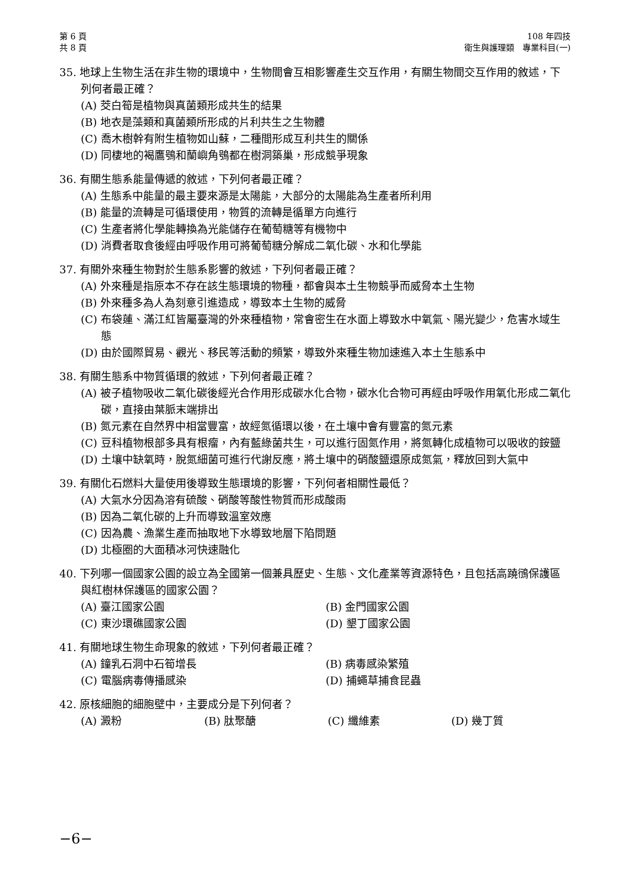第 6 頁
共 8 頁
108 年四技
衛生與護理類　專業科目(一)
35. 地球上生物生活在非生物的環境中，生物間會互相影響產生交互作用，有關生物間交互作用的敘述，下列何者最正確？
(A) 茭白筍是植物與真菌類形成共生的結果
(B) 地衣是藻類和真菌類所形成的片利共生之生物體
(C) 喬木樹幹有附生植物如山蘇，二種間形成互利共生的關係
(D) 同棲地的褐鷹鴞和蘭嶼角鴞都在樹洞築巢，形成競爭現象
36. 有關生態系能量傳遞的敘述，下列何者最正確？
(A) 生態系中能量的最主要來源是太陽能，大部分的太陽能為生產者所利用
(B) 能量的流轉是可循環使用，物質的流轉是循單方向進行
(C) 生產者將化學能轉換為光能儲存在葡萄糖等有機物中
(D) 消費者取食後經由呼吸作用可將葡萄糖分解成二氧化碳、水和化學能
37. 有關外來種生物對於生態系影響的敘述，下列何者最正確？
(A) 外來種是指原本不存在該生態環境的物種，都會與本土生物競爭而威脅本土生物
(B) 外來種多為人為刻意引進造成，導致本土生物的威脅
(C) 布袋蓮、滿江紅皆屬臺灣的外來種植物，常會密生在水面上導致水中氧氣、陽光變少，危害水域生態
(D) 由於國際貿易、觀光、移民等活動的頻繁，導致外來種生物加速進入本土生態系中
38. 有關生態系中物質循環的敘述，下列何者最正確？
(A) 被子植物吸收二氧化碳後經光合作用形成碳水化合物，碳水化合物可再經由呼吸作用氧化形成二氧化碳，直接由葉脈末端排出
(B) 氮元素在自然界中相當豐富，故經氮循環以後，在土壤中會有豐富的氮元素
(C) 豆科植物根部多具有根瘤，內有藍綠菌共生，可以進行固氮作用，將氮轉化成植物可以吸收的銨鹽
(D) 土壤中缺氧時，脫氮細菌可進行代謝反應，將土壤中的硝酸鹽還原成氮氣，釋放回到大氣中
39. 有關化石燃料大量使用後導致生態環境的影響，下列何者相關性最低？
(A) 大氣水分因為溶有硫酸、硝酸等酸性物質而形成酸雨
(B) 因為二氧化碳的上升而導致溫室效應
(C) 因為農、漁業生產而抽取地下水導致地層下陷問題
(D) 北極圈的大面積冰河快速融化
40. 下列哪一個國家公園的設立為全國第一個兼具歷史、生態、文化產業等資源特色，且包括高蹺鴴保護區與紅樹林保護區的國家公園？
(A) 臺江國家公園 (B) 金門國家公園
(C) 東沙環礁國家公園 (D) 墾丁國家公園
41. 有關地球生物生命現象的敘述，下列何者最正確？
(A) 鐘乳石洞中石筍增長 (B) 病毒感染繁殖
(C) 電腦病毒傳播感染 (D) 捕蠅草捕食昆蟲
42. 原核細胞的細胞壁中，主要成分是下列何者？
(A) 澱粉 (B) 肽聚醣 (C) 纖維素 (D) 幾丁質
−6−